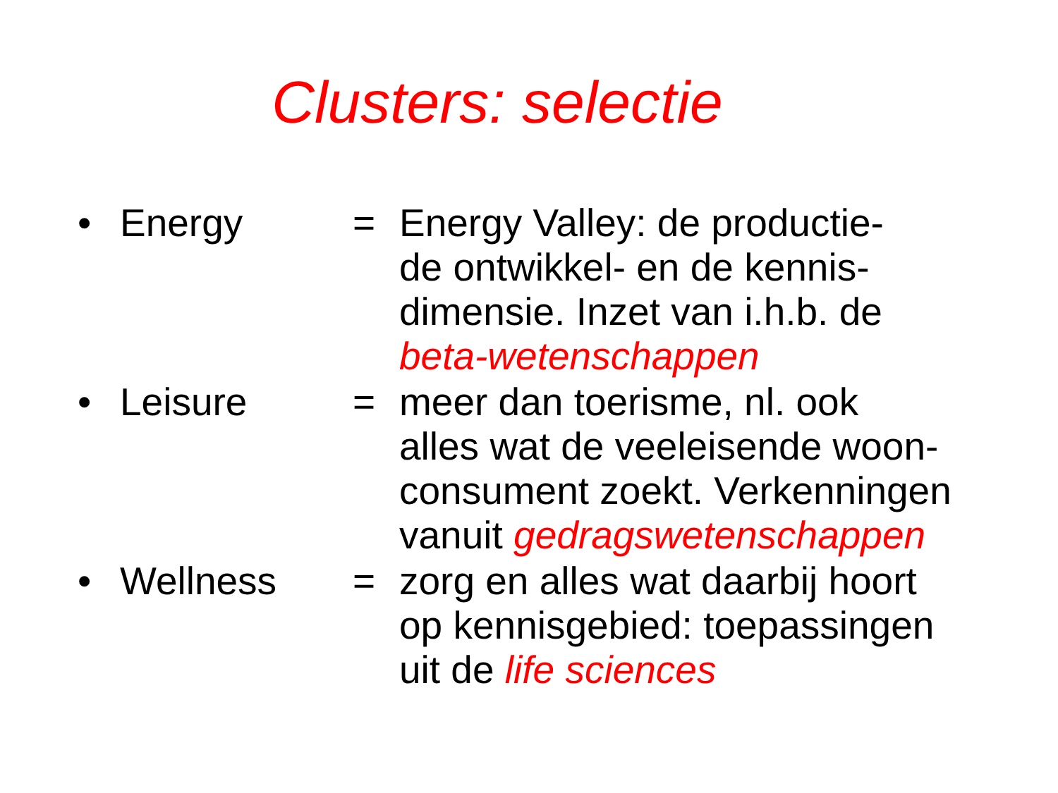Clusters: selectie
• Energy = Energy Valley: de productie-
de ontwikkel- en de kennis-
dimensie. Inzet van i.h.b. de
beta-wetenschappen
• Leisure = meer dan toerisme, nl. ook
alles wat de veeleisende woon-
consument zoekt. Verkenningen
vanuit gedragswetenschappen
• Wellness = zorg en alles wat daarbij hoort
op kennisgebied: toepassingen
uit de life sciences